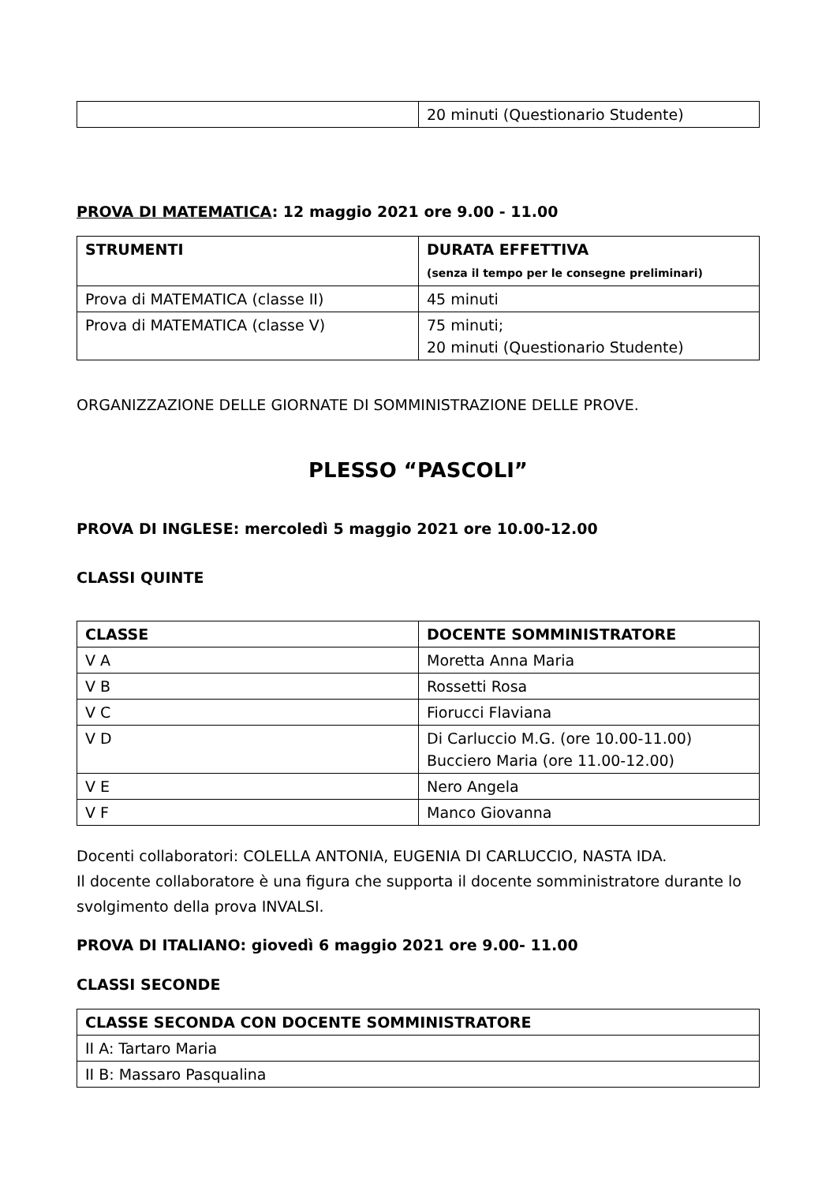| | 20 minuti (Questionario Studente) |
PROVA DI MATEMATICA: 12 maggio 2021 ore 9.00 - 11.00
| STRUMENTI | DURATA EFFETTIVA (senza il tempo per le consegne preliminari) |
| --- | --- |
| Prova di MATEMATICA (classe II) | 45 minuti |
| Prova di MATEMATICA (classe V) | 75 minuti; 20 minuti (Questionario Studente) |
ORGANIZZAZIONE DELLE GIORNATE DI SOMMINISTRAZIONE DELLE PROVE.
PLESSO “PASCOLI”
PROVA DI INGLESE: mercoledì 5 maggio 2021 ore 10.00-12.00
CLASSI QUINTE
| CLASSE | DOCENTE SOMMINISTRATORE |
| --- | --- |
| V A | Moretta Anna Maria |
| V B | Rossetti Rosa |
| V C | Fiorucci Flaviana |
| V D | Di Carluccio M.G. (ore 10.00-11.00) Bucciero Maria (ore 11.00-12.00) |
| V E | Nero Angela |
| V F | Manco Giovanna |
Docenti collaboratori: COLELLA ANTONIA, EUGENIA DI CARLUCCIO, NASTA IDA.
Il docente collaboratore è una figura che supporta il docente somministratore durante lo svolgimento della prova INVALSI.
PROVA DI ITALIANO: giovedì 6 maggio 2021 ore 9.00- 11.00
CLASSI SECONDE
| CLASSE SECONDA CON DOCENTE SOMMINISTRATORE |
| --- |
| II A: Tartaro Maria |
| II B: Massaro Pasqualina |